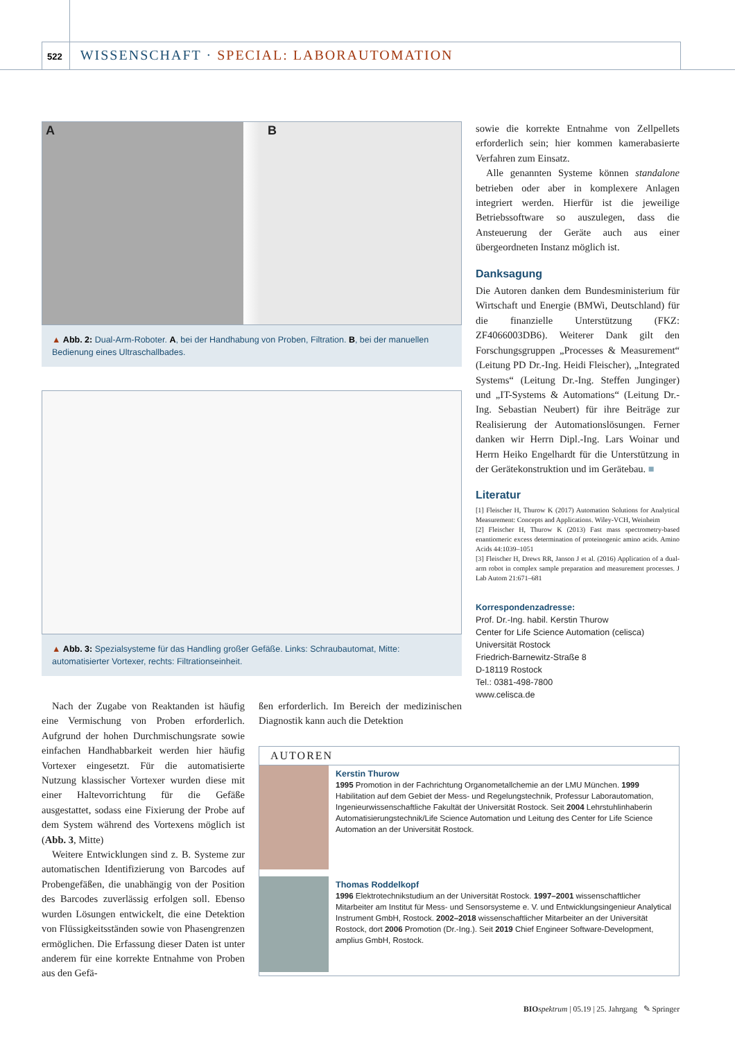522 WISSENSCHAFT · SPECIAL: LABORAUTOMATION
A B
▲ Abb. 2: Dual-Arm-Roboter. A, bei der Handhabung von Proben, Filtration. B, bei der manuellen Bedienung eines Ultraschallbades.
▲ Abb. 3: Spezialsysteme für das Handling großer Gefäße. Links: Schraubautomat, Mitte: automatisierter Vortexer, rechts: Filtrationseinheit.
sowie die korrekte Entnahme von Zellpellets erforderlich sein; hier kommen kamerabasierte Verfahren zum Einsatz.
Alle genannten Systeme können standalone betrieben oder aber in komplexere Anlagen integriert werden. Hierfür ist die jeweilige Betriebssoftware so auszulegen, dass die Ansteuerung der Geräte auch aus einer übergeordneten Instanz möglich ist.
Danksagung
Die Autoren danken dem Bundesministerium für Wirtschaft und Energie (BMWi, Deutschland) für die finanzielle Unterstützung (FKZ: ZF4066003DB6). Weiterer Dank gilt den Forschungsgruppen „Processes & Measurement“ (Leitung PD Dr.-Ing. Heidi Fleischer), „Integrated Systems“ (Leitung Dr.-Ing. Steffen Junginger) und „IT-Systems & Automations“ (Leitung Dr.-Ing. Sebastian Neubert) für ihre Beiträge zur Realisierung der Automationslösungen. Ferner danken wir Herrn Dipl.-Ing. Lars Woinar und Herrn Heiko Engelhardt für die Unterstützung in der Gerätekonstruktion und im Gerätebau. ■
Literatur
[1] Fleischer H, Thurow K (2017) Automation Solutions for Analytical Measurement: Concepts and Applications. Wiley-VCH, Weinheim
[2] Fleischer H, Thurow K (2013) Fast mass spectrometry-based enantiomeric excess determination of proteinogenic amino acids. Amino Acids 44:1039–1051
[3] Fleischer H, Drews RR, Janson J et al. (2016) Application of a dual-arm robot in complex sample preparation and measurement processes. J Lab Autom 21:671–681
Korrespondenzadresse:
Prof. Dr.-Ing. habil. Kerstin Thurow
Center for Life Science Automation (celisca)
Universität Rostock
Friedrich-Barnewitz-Straße 8
D-18119 Rostock
Tel.: 0381-498-7800
www.celisca.de
Nach der Zugabe von Reaktanden ist häufig eine Vermischung von Proben erforderlich. Aufgrund der hohen Durchmischungsrate sowie einfachen Handhabbarkeit werden hier häufig Vortexer eingesetzt. Für die automatisierte Nutzung klassischer Vortexer wurden diese mit einer Haltevorrichtung für die Gefäße ausgestattet, sodass eine Fixierung der Probe auf dem System während des Vortexens möglich ist (Abb. 3, Mitte)
Weitere Entwicklungen sind z. B. Systeme zur automatischen Identifizierung von Barcodes auf Probengefäßen, die unabhängig von der Position des Barcodes zuverlässig erfolgen soll. Ebenso wurden Lösungen entwickelt, die eine Detektion von Flüssigkeitsständen sowie von Phasengrenzen ermöglichen. Die Erfassung dieser Daten ist unter anderem für eine korrekte Entnahme von Proben aus den Gefä-
ßen erforderlich. Im Bereich der medizinischen Diagnostik kann auch die Detektion
AUTOREN
Kerstin Thurow
1995 Promotion in der Fachrichtung Organometallchemie an der LMU München. 1999 Habilitation auf dem Gebiet der Mess- und Regelungstechnik, Professur Laborautomation, Ingenieurwissenschaftliche Fakultät der Universität Rostock. Seit 2004 Lehrstuhlinhaberin Automatisierungstechnik/Life Science Automation und Leitung des Center for Life Science Automation an der Universität Rostock.
Thomas Roddelkopf
1996 Elektrotechnikstudium an der Universität Rostock. 1997–2001 wissenschaftlicher Mitarbeiter am Institut für Mess- und Sensorsysteme e. V. und Entwicklungsingenieur Analytical Instrument GmbH, Rostock. 2002–2018 wissenschaftlicher Mitarbeiter an der Universität Rostock, dort 2006 Promotion (Dr.-Ing.). Seit 2019 Chief Engineer Software-Development, amplius GmbH, Rostock.
BIO spektrum | 05.19 | 25. Jahrgang ✎ Springer